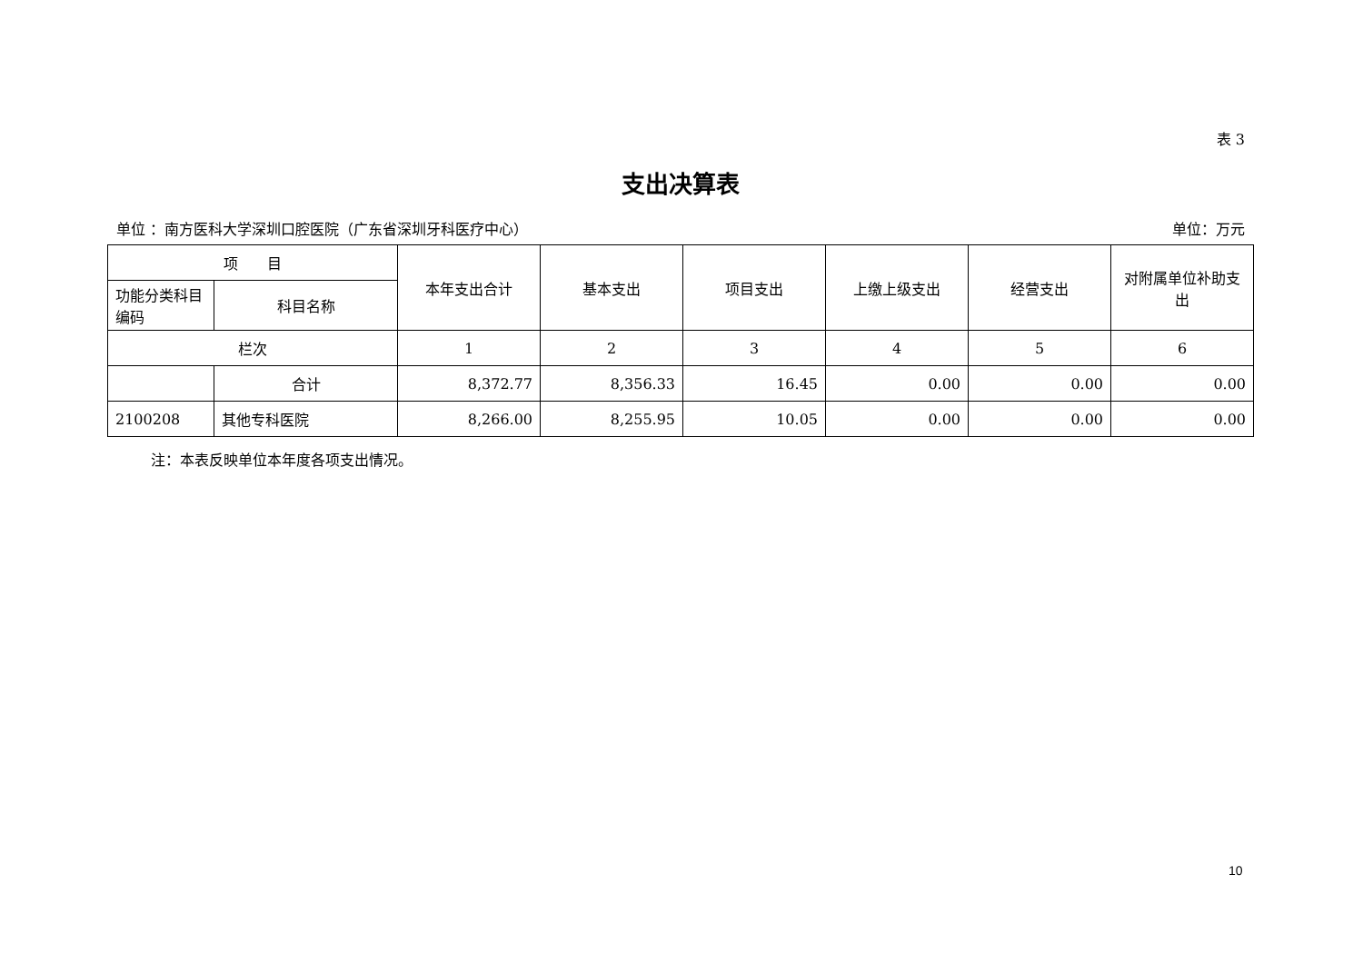表 3
支出决算表
单位 ：南方医科大学深圳口腔医院（广东省深圳牙科医疗中心） 单位：万元
| 项 目 | | 本年支出合计 | 基本支出 | 项目支出 | 上缴上级支出 | 经营支出 | 对附属单位补助支出 |
| --- | --- | --- | --- | --- | --- | --- | --- |
| 功能分类科目编码 | 科目名称 | | | | | | |
| 栏次 | | 1 | 2 | 3 | 4 | 5 | 6 |
| | 合计 | 8,372.77 | 8,356.33 | 16.45 | 0.00 | 0.00 | 0.00 |
| 2100208 | 其他专科医院 | 8,266.00 | 8,255.95 | 10.05 | 0.00 | 0.00 | 0.00 |
注：本表反映单位本年度各项支出情况。
10